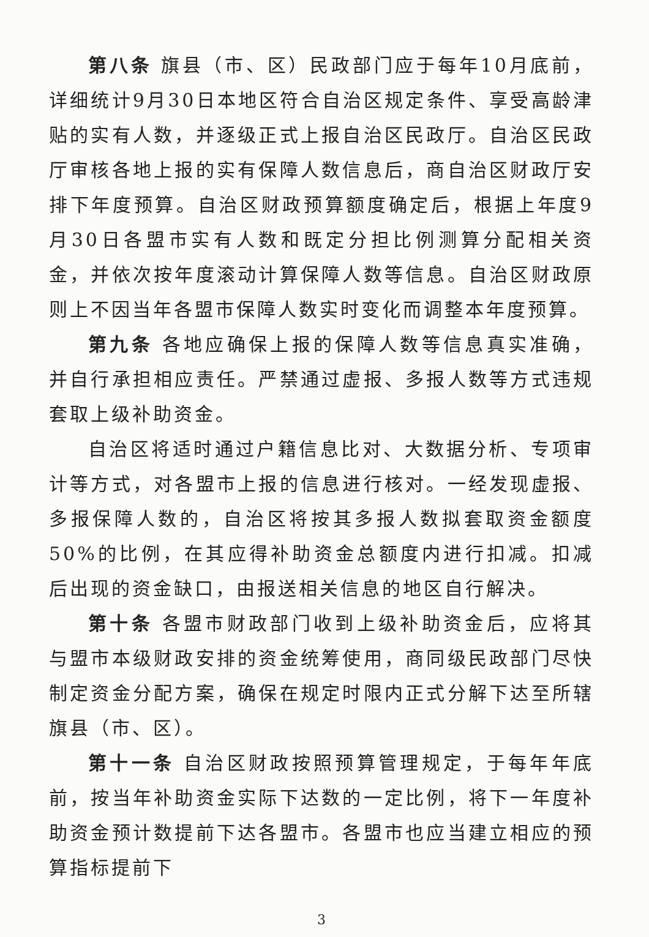第八条 旗县（市、区）民政部门应于每年10月底前，详细统计9月30日本地区符合自治区规定条件、享受高龄津贴的实有人数，并逐级正式上报自治区民政厅。自治区民政厅审核各地上报的实有保障人数信息后，商自治区财政厅安排下年度预算。自治区财政预算额度确定后，根据上年度9月30日各盟市实有人数和既定分担比例测算分配相关资金，并依次按年度滚动计算保障人数等信息。自治区财政原则上不因当年各盟市保障人数实时变化而调整本年度预算。
第九条 各地应确保上报的保障人数等信息真实准确，并自行承担相应责任。严禁通过虚报、多报人数等方式违规套取上级补助资金。
自治区将适时通过户籍信息比对、大数据分析、专项审计等方式，对各盟市上报的信息进行核对。一经发现虚报、多报保障人数的，自治区将按其多报人数拟套取资金额度50%的比例，在其应得补助资金总额度内进行扣减。扣减后出现的资金缺口，由报送相关信息的地区自行解决。
第十条 各盟市财政部门收到上级补助资金后，应将其与盟市本级财政安排的资金统筹使用，商同级民政部门尽快制定资金分配方案，确保在规定时限内正式分解下达至所辖旗县（市、区）。
第十一条 自治区财政按照预算管理规定，于每年年底前，按当年补助资金实际下达数的一定比例，将下一年度补助资金预计数提前下达各盟市。各盟市也应当建立相应的预算指标提前下
3